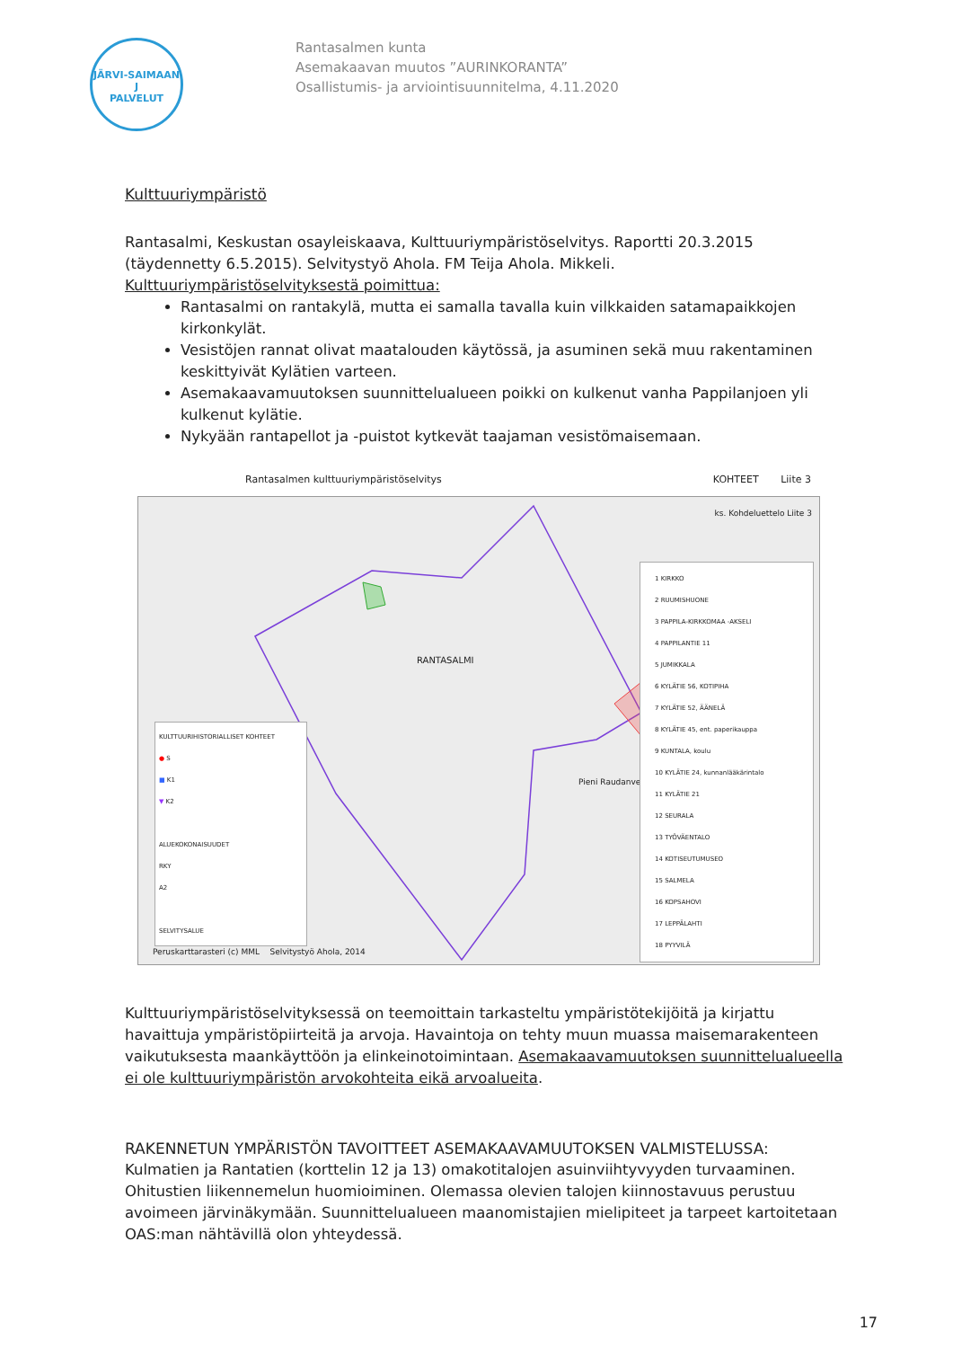JÄRVI-SAIMAAN
J
PALVELUT
Rantasalmen kunta
Asemakaavan muutos ”AURINKORANTA”
Osallistumis- ja arviointisuunnitelma, 4.11.2020
Kulttuuriympäristö
Rantasalmi, Keskustan osayleiskaava, Kulttuuriympäristöselvitys. Raportti 20.3.2015 (täydennetty 6.5.2015). Selvitystyö Ahola. FM Teija Ahola. Mikkeli. Kulttuuriympäristöselvityksestä poimittua:
Rantasalmi on rantakylä, mutta ei samalla tavalla kuin vilkkaiden satamapaikkojen kirkonkylät.
Vesistöjen rannat olivat maatalouden käytössä, ja asuminen sekä muu rakentaminen keskittyivät Kylätien varteen.
Asemakaavamuutoksen suunnittelualueen poikki on kulkenut vanha Pappilanjoen yli kulkenut kylätie.
Nykyään rantapellot ja -puistot kytkevät taajaman vesistömaisemaan.
Rantasalmen kulttuuriympäristöselvitys KOHTEET Liite 3
ks. Kohdeluettelo Liite 3
RANTASALMI
Pieni Raudanvesi
KULTTUURIHISTORIALLISET KOHTEET
● S
■ K1
▼ K2
ALUEKOKONAISUUDET
RKY
A2
SELVITYSALUE
1 KIRKKO
2 RUUMISHUONE
3 PAPPILA-KIRKKOMAA -AKSELI
4 PAPPILANTIE 11
5 JUMIKKALA
6 KYLÄTIE 56, KOTIPIHA
7 KYLÄTIE 52, ÄÄNELÄ
8 KYLÄTIE 45, ent. paperikauppa
9 KUNTALA, koulu
10 KYLÄTIE 24, kunnanlääkärintalo
11 KYLÄTIE 21
12 SEURALA
13 TYÖVÄENTALO
14 KOTISEUTUMUSEO
15 SALMELA
16 KOPSAHOVI
17 LEPPÄLAHTI
18 PYYVILÄ
Peruskarttarasteri (c) MML Selvitystyö Ahola, 2014
Kulttuuriympäristöselvityksessä on teemoittain tarkasteltu ympäristötekijöitä ja kirjattu havaittuja ympäristöpiirteitä ja arvoja. Havaintoja on tehty muun muassa maisemarakenteen vaikutuksesta maankäyttöön ja elinkeinotoimintaan. Asemakaavamuutoksen suunnittelualueella ei ole kulttuuriympäristön arvokohteita eikä arvoalueita.
RAKENNETUN YMPÄRISTÖN TAVOITTEET ASEMAKAAVAMUUTOKSEN VALMISTELUSSA:
Kulmatien ja Rantatien (korttelin 12 ja 13) omakotitalojen asuinviihtyvyyden turvaaminen. Ohitustien liikennemelun huomioiminen. Olemassa olevien talojen kiinnostavuus perustuu avoimeen järvinäkymään. Suunnittelualueen maanomistajien mielipiteet ja tarpeet kartoitetaan OAS:man nähtävillä olon yhteydessä.
17